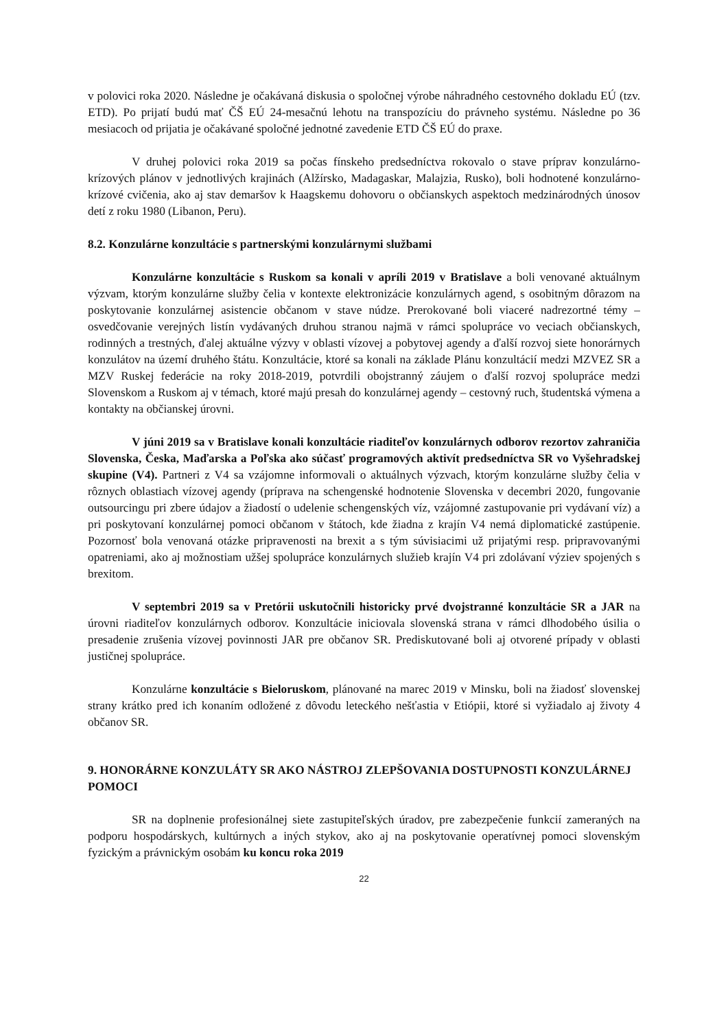v polovici roka 2020. Následne je očakávaná diskusia o spoločnej výrobe náhradného cestovného dokladu EÚ (tzv. ETD). Po prijatí budú mať ČŠ EÚ 24-mesačnú lehotu na transpozíciu do právneho systému. Následne po 36 mesiacoch od prijatia je očakávané spoločné jednotné zavedenie ETD ČŠ EÚ do praxe.
V druhej polovici roka 2019 sa počas fínskeho predsedníctva rokovalo o stave príprav konzulárno-krízových plánov v jednotlivých krajinách (Alžírsko, Madagaskar, Malajzia, Rusko), boli hodnotené konzulárno-krízové cvičenia, ako aj stav demaršov k Haagskemu dohovoru o občianskych aspektoch medzinárodných únosov detí z roku 1980 (Libanon, Peru).
8.2. Konzulárne konzultácie s partnerskými konzulárnymi službami
Konzulárne konzultácie s Ruskom sa konali v apríli 2019 v Bratislave a boli venované aktuálnym výzvam, ktorým konzulárne služby čelia v kontexte elektronizácie konzulárnych agend, s osobitným dôrazom na poskytovanie konzulárnej asistencie občanom v stave núdze. Prerokované boli viaceré nadrezortné témy – osvedčovanie verejných listín vydávaných druhou stranou najmä v rámci spolupráce vo veciach občianskych, rodinných a trestných, ďalej aktuálne výzvy v oblasti vízovej a pobytovej agendy a ďalší rozvoj siete honorárnych konzulátov na území druhého štátu. Konzultácie, ktoré sa konali na základe Plánu konzultácií medzi MZVEZ SR a MZV Ruskej federácie na roky 2018-2019, potvrdili obojstranný záujem o ďalší rozvoj spolupráce medzi Slovenskom a Ruskom aj v témach, ktoré majú presah do konzulárnej agendy – cestovný ruch, študentská výmena a kontakty na občianskej úrovni.
V júni 2019 sa v Bratislave konali konzultácie riaditeľov konzulárnych odborov rezortov zahraničia Slovenska, Česka, Maďarska a Poľska ako súčasť programových aktivít predsedníctva SR vo Vyšehradskej skupine (V4). Partneri z V4 sa vzájomne informovali o aktuálnych výzvach, ktorým konzulárne služby čelia v rôznych oblastiach vízovej agendy (príprava na schengenské hodnotenie Slovenska v decembri 2020, fungovanie outsourcingu pri zbere údajov a žiadostí o udelenie schengenských víz, vzájomné zastupovanie pri vydávaní víz) a pri poskytovaní konzulárnej pomoci občanom v štátoch, kde žiadna z krajín V4 nemá diplomatické zastúpenie. Pozornosť bola venovaná otázke pripravenosti na brexit a s tým súvisiacimi už prijatými resp. pripravovanými opatreniami, ako aj možnostiam užšej spolupráce konzulárnych služieb krajín V4 pri zdolávaní výziev spojených s brexitom.
V septembri 2019 sa v Pretórii uskutočnili historicky prvé dvojstranné konzultácie SR a JAR na úrovni riaditeľov konzulárnych odborov. Konzultácie iniciovala slovenská strana v rámci dlhodobého úsilia o presadenie zrušenia vízovej povinnosti JAR pre občanov SR. Prediskutované boli aj otvorené prípady v oblasti justičnej spolupráce.
Konzulárne konzultácie s Bieloruskom, plánované na marec 2019 v Minsku, boli na žiadosť slovenskej strany krátko pred ich konaním odložené z dôvodu leteckého nešťastia v Etiópii, ktoré si vyžiadalo aj životy 4 občanov SR.
9. HONORÁRNE KONZULÁTY SR AKO NÁSTROJ ZLEPŠOVANIA DOSTUPNOSTI KONZULÁRNEJ POMOCI
SR na doplnenie profesionálnej siete zastupiteľských úradov, pre zabezpečenie funkcií zameraných na podporu hospodárskych, kultúrnych a iných stykov, ako aj na poskytovanie operatívnej pomoci slovenským fyzickým a právnickým osobám ku koncu roka 2019
22